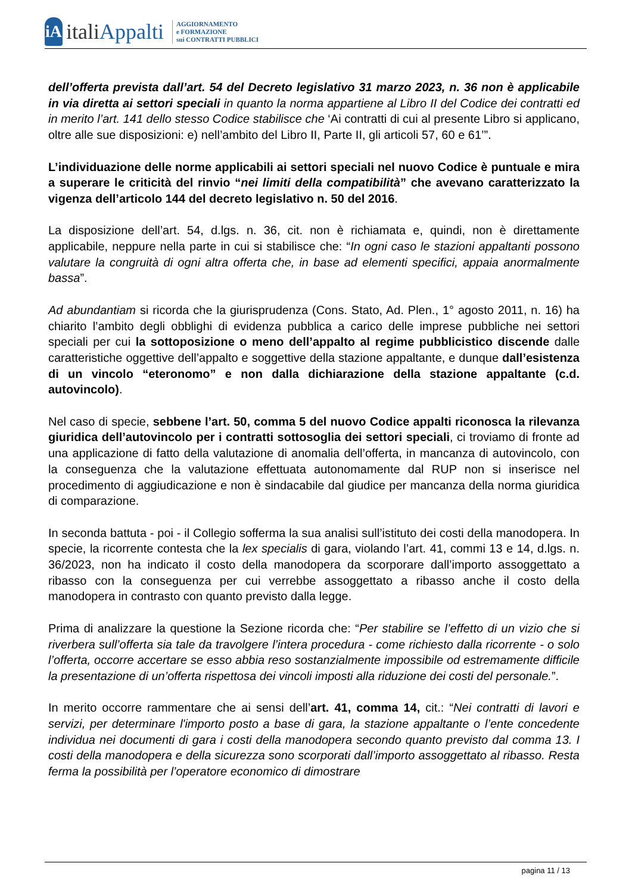iA
italiAppalti
AGGIORNAMENTO
e FORMAZIONE
sui CONTRATTI PUBBLICI
dell’offerta prevista dall’art. 54 del Decreto legislativo 31 marzo 2023, n. 36 non è applicabile in via diretta ai settori speciali in quanto la norma appartiene al Libro II del Codice dei contratti ed in merito l’art. 141 dello stesso Codice stabilisce che ‘Ai contratti di cui al presente Libro si applicano, oltre alle sue disposizioni: e) nell’ambito del Libro II, Parte II, gli articoli 57, 60 e 61’”.
L’individuazione delle norme applicabili ai settori speciali nel nuovo Codice è puntuale e mira a superare le criticità del rinvio “nei limiti della compatibilità” che avevano caratterizzato la vigenza dell’articolo 144 del decreto legislativo n. 50 del 2016.
La disposizione dell’art. 54, d.lgs. n. 36, cit. non è richiamata e, quindi, non è direttamente applicabile, neppure nella parte in cui si stabilisce che: “In ogni caso le stazioni appaltanti possono valutare la congruità di ogni altra offerta che, in base ad elementi specifici, appaia anormalmente bassa”.
Ad abundantiam si ricorda che la giurisprudenza (Cons. Stato, Ad. Plen., 1° agosto 2011, n. 16) ha chiarito l’ambito degli obblighi di evidenza pubblica a carico delle imprese pubbliche nei settori speciali per cui la sottoposizione o meno dell’appalto al regime pubblicistico discende dalle caratteristiche oggettive dell’appalto e soggettive della stazione appaltante, e dunque dall’esistenza di un vincolo “eteronomo” e non dalla dichiarazione della stazione appaltante (c.d. autovincolo).
Nel caso di specie, sebbene l’art. 50, comma 5 del nuovo Codice appalti riconosca la rilevanza giuridica dell’autovincolo per i contratti sottosoglia dei settori speciali, ci troviamo di fronte ad una applicazione di fatto della valutazione di anomalia dell’offerta, in mancanza di autovincolo, con la conseguenza che la valutazione effettuata autonomamente dal RUP non si inserisce nel procedimento di aggiudicazione e non è sindacabile dal giudice per mancanza della norma giuridica di comparazione.
In seconda battuta - poi - il Collegio sofferma la sua analisi sull’istituto dei costi della manodopera. In specie, la ricorrente contesta che la lex specialis di gara, violando l’art. 41, commi 13 e 14, d.lgs. n. 36/2023, non ha indicato il costo della manodopera da scorporare dall’importo assoggettato a ribasso con la conseguenza per cui verrebbe assoggettato a ribasso anche il costo della manodopera in contrasto con quanto previsto dalla legge.
Prima di analizzare la questione la Sezione ricorda che: “Per stabilire se l’effetto di un vizio che si riverbera sull’offerta sia tale da travolgere l’intera procedura - come richiesto dalla ricorrente - o solo l’offerta, occorre accertare se esso abbia reso sostanzialmente impossibile od estremamente difficile la presentazione di un’offerta rispettosa dei vincoli imposti alla riduzione dei costi del personale.”.
In merito occorre rammentare che ai sensi dell’art. 41, comma 14, cit.: “Nei contratti di lavori e servizi, per determinare l'importo posto a base di gara, la stazione appaltante o l’ente concedente individua nei documenti di gara i costi della manodopera secondo quanto previsto dal comma 13. I costi della manodopera e della sicurezza sono scorporati dall’importo assoggettato al ribasso. Resta ferma la possibilità per l’operatore economico di dimostrare
pagina 11 / 13